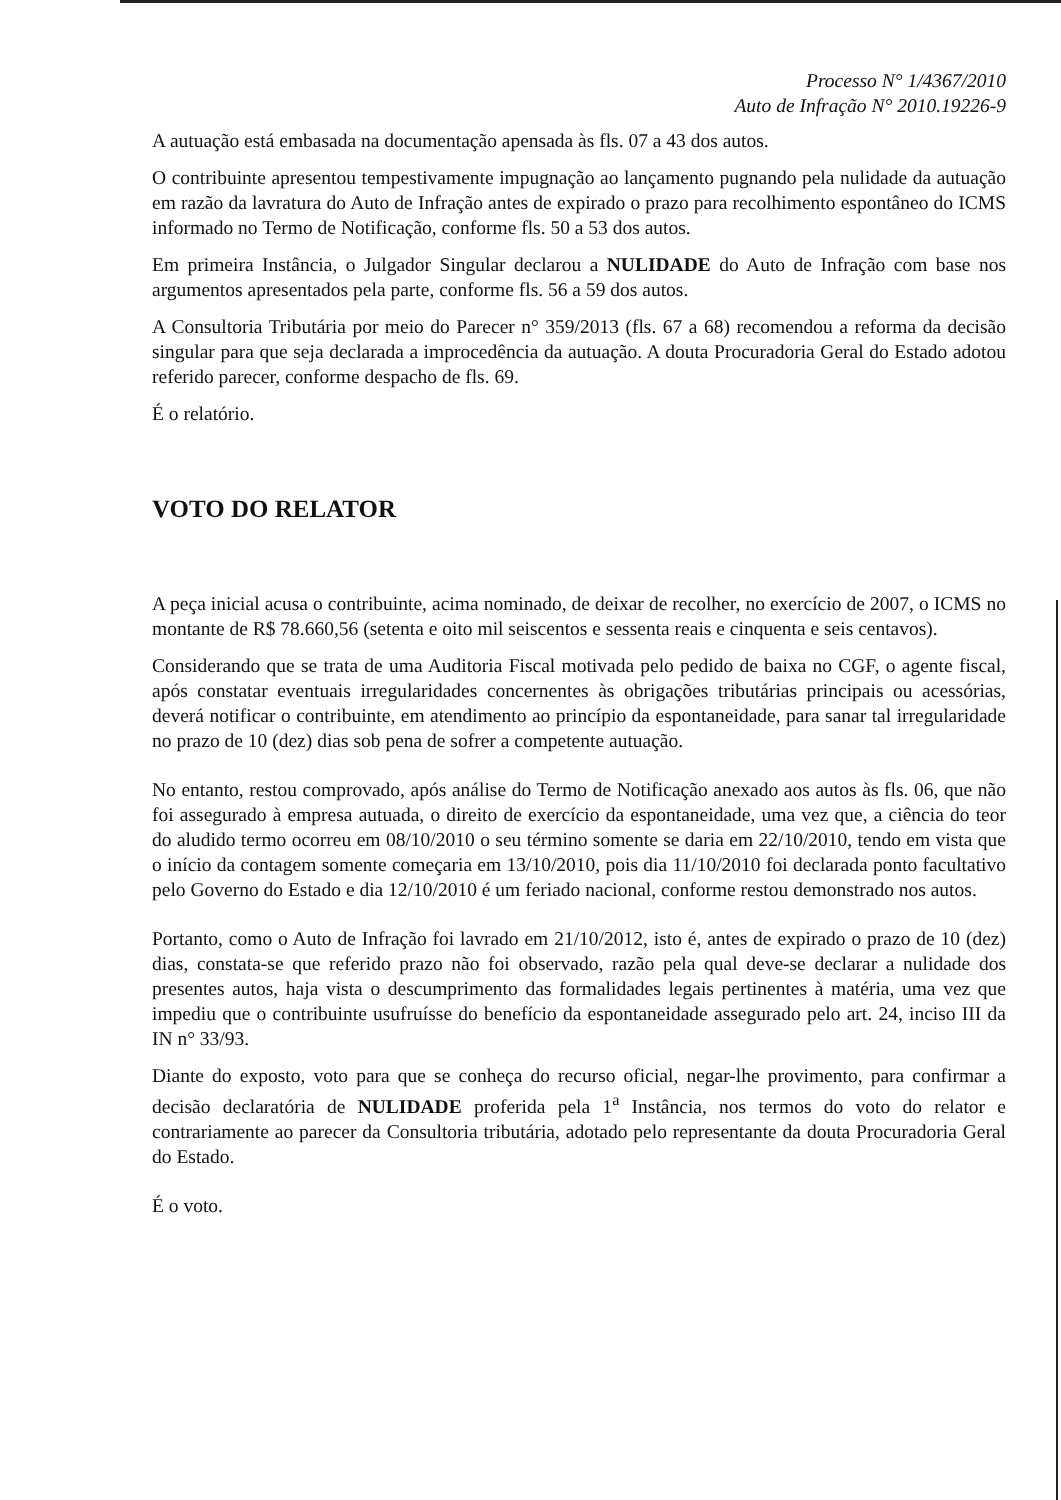Processo N° 1/4367/2010
Auto de Infração N° 2010.19226-9
A autuação está embasada na documentação apensada às fls. 07 a 43 dos autos.
O contribuinte apresentou tempestivamente impugnação ao lançamento pugnando pela nulidade da autuação em razão da lavratura do Auto de Infração antes de expirado o prazo para recolhimento espontâneo do ICMS informado no Termo de Notificação, conforme fls. 50 a 53 dos autos.
Em primeira Instância, o Julgador Singular declarou a NULIDADE do Auto de Infração com base nos argumentos apresentados pela parte, conforme fls. 56 a 59 dos autos.
A Consultoria Tributária por meio do Parecer n° 359/2013 (fls. 67 a 68) recomendou a reforma da decisão singular para que seja declarada a improcedência da autuação. A douta Procuradoria Geral do Estado adotou referido parecer, conforme despacho de fls. 69.
É o relatório.
VOTO DO RELATOR
A peça inicial acusa o contribuinte, acima nominado, de deixar de recolher, no exercício de 2007, o ICMS no montante de R$ 78.660,56 (setenta e oito mil seiscentos e sessenta reais e cinquenta e seis centavos).
Considerando que se trata de uma Auditoria Fiscal motivada pelo pedido de baixa no CGF, o agente fiscal, após constatar eventuais irregularidades concernentes às obrigações tributárias principais ou acessórias, deverá notificar o contribuinte, em atendimento ao princípio da espontaneidade, para sanar tal irregularidade no prazo de 10 (dez) dias sob pena de sofrer a competente autuação.
No entanto, restou comprovado, após análise do Termo de Notificação anexado aos autos às fls. 06, que não foi assegurado à empresa autuada, o direito de exercício da espontaneidade, uma vez que, a ciência do teor do aludido termo ocorreu em 08/10/2010 o seu término somente se daria em 22/10/2010, tendo em vista que o início da contagem somente começaria em 13/10/2010, pois dia 11/10/2010 foi declarada ponto facultativo pelo Governo do Estado e dia 12/10/2010 é um feriado nacional, conforme restou demonstrado nos autos.
Portanto, como o Auto de Infração foi lavrado em 21/10/2012, isto é, antes de expirado o prazo de 10 (dez) dias, constata-se que referido prazo não foi observado, razão pela qual deve-se declarar a nulidade dos presentes autos, haja vista o descumprimento das formalidades legais pertinentes à matéria, uma vez que impediu que o contribuinte usufruísse do benefício da espontaneidade assegurado pelo art. 24, inciso III da IN n° 33/93.
Diante do exposto, voto para que se conheça do recurso oficial, negar-lhe provimento, para confirmar a decisão declaratória de NULIDADE proferida pela 1<sup>a</sup> Instância, nos termos do voto do relator e contrariamente ao parecer da Consultoria tributária, adotado pelo representante da douta Procuradoria Geral do Estado.
É o voto.